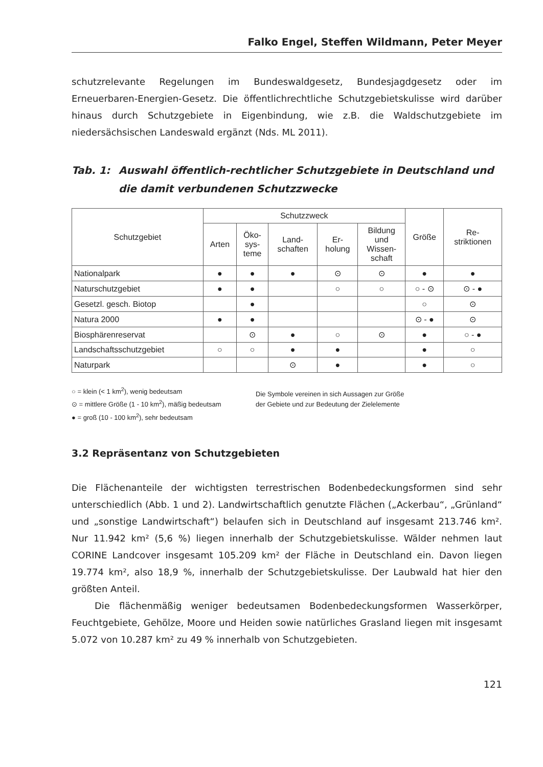Falko Engel, Steffen Wildmann, Peter Meyer
schutzrelevante Regelungen im Bundeswaldgesetz, Bundesjagdgesetz oder im Erneuerbaren-Energien-Gesetz. Die öffentlichrechtliche Schutzgebietskulisse wird darüber hinaus durch Schutzgebiete in Eigenbindung, wie z.B. die Waldschutzgebiete im niedersächsischen Landeswald ergänzt (Nds. ML 2011).
Tab. 1: Auswahl öffentlich-rechtlicher Schutzgebiete in Deutschland und die damit verbundenen Schutzzwecke
| Schutzgebiet | Schutzzweck | | | | | Größe | Re- striktionen |
| --- | --- | --- | --- | --- | --- | --- | --- |
| | Arten | Öko- sys- teme | Land- schaften | Er- holung | Bildung und Wissen- schaft | | |
| Nationalpark | ● | ● | ● | ⊙ | ⊙ | ● | ● |
| Naturschutzgebiet | ● | ● | | ○ | ○ | ○ - ⊙ | ⊙ - ● |
| Gesetzl. gesch. Biotop | | ● | | | | ○ | ⊙ |
| Natura 2000 | ● | ● | | | | ⊙ - ● | ⊙ |
| Biosphärenreservat | | ⊙ | ● | ○ | ⊙ | ● | ○ - ● |
| Landschaftsschutzgebiet | ○ | ○ | ● | ● | | ● | ○ |
| Naturpark | | | ⊙ | ● | | ● | ○ |
○ = klein (< 1 km<sup>2</sup>), wenig bedeutsam
⊙ = mittlere Größe (1 - 10 km<sup>2</sup>), mäßig bedeutsam
● = groß (10 - 100 km<sup>2</sup>), sehr bedeutsam
Die Symbole vereinen in sich Aussagen zur Größe
der Gebiete und zur Bedeutung der Zielelemente
3.2 Repräsentanz von Schutzgebieten
Die Flächenanteile der wichtigsten terrestrischen Bodenbedeckungsformen sind sehr unterschiedlich (Abb. 1 und 2). Landwirtschaftlich genutzte Flächen („Ackerbau“, „Grünland“ und „sonstige Landwirtschaft“) belaufen sich in Deutschland auf insgesamt 213.746 km². Nur 11.942 km² (5,6 %) liegen innerhalb der Schutzgebietskulisse. Wälder nehmen laut CORINE Landcover insgesamt 105.209 km² der Fläche in Deutschland ein. Davon liegen 19.774 km², also 18,9 %, innerhalb der Schutzgebietskulisse. Der Laubwald hat hier den größten Anteil.
Die flächenmäßig weniger bedeutsamen Bodenbedeckungsformen Wasserkörper, Feuchtgebiete, Gehölze, Moore und Heiden sowie natürliches Grasland liegen mit insgesamt 5.072 von 10.287 km² zu 49 % innerhalb von Schutzgebieten.
121